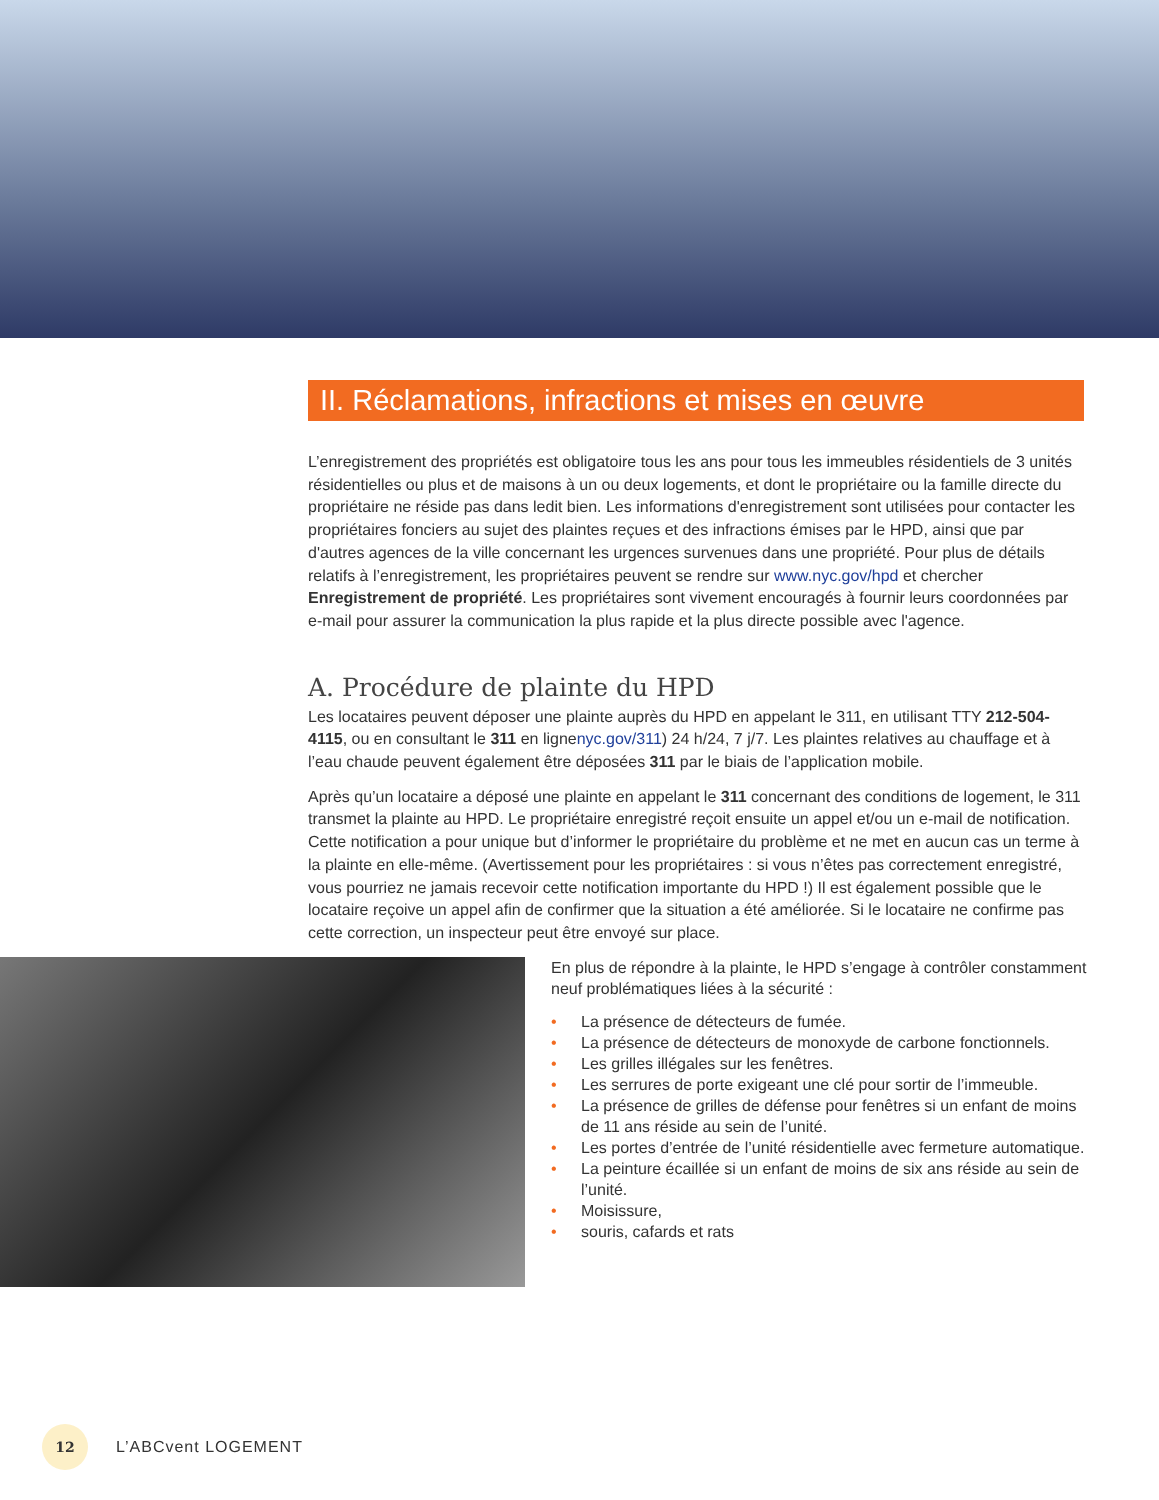II. Réclamations, infractions et mises en œuvre
L’enregistrement des propriétés est obligatoire tous les ans pour tous les immeubles résidentiels de 3 unités résidentielles ou plus et de maisons à un ou deux logements, et dont le propriétaire ou la famille directe du propriétaire ne réside pas dans ledit bien. Les informations d'enregistrement sont utilisées pour contacter les propriétaires fonciers au sujet des plaintes reçues et des infractions émises par le HPD, ainsi que par d'autres agences de la ville concernant les urgences survenues dans une propriété. Pour plus de détails relatifs à l’enregistrement, les propriétaires peuvent se rendre sur www.nyc.gov/hpd et chercher Enregistrement de propriété. Les propriétaires sont vivement encouragés à fournir leurs coordonnées par e-mail pour assurer la communication la plus rapide et la plus directe possible avec l'agence.
A. Procédure de plainte du HPD
Les locataires peuvent déposer une plainte auprès du HPD en appelant le 311, en utilisant TTY 212-504-4115, ou en consultant le 311 en lignenyc.gov/311) 24 h/24, 7 j/7. Les plaintes relatives au chauffage et à l’eau chaude peuvent également être déposées 311 par le biais de l’application mobile.
Après qu’un locataire a déposé une plainte en appelant le 311 concernant des conditions de logement, le 311 transmet la plainte au HPD. Le propriétaire enregistré reçoit ensuite un appel et/ou un e-mail de notification. Cette notification a pour unique but d’informer le propriétaire du problème et ne met en aucun cas un terme à la plainte en elle-même. (Avertissement pour les propriétaires : si vous n’êtes pas correctement enregistré, vous pourriez ne jamais recevoir cette notification importante du HPD !) Il est également possible que le locataire reçoive un appel afin de confirmer que la situation a été améliorée. Si le locataire ne confirme pas cette correction, un inspecteur peut être envoyé sur place.
En plus de répondre à la plainte, le HPD s’engage à contrôler constamment neuf problématiques liées à la sécurité :
• La présence de détecteurs de fumée.
• La présence de détecteurs de monoxyde de carbone fonctionnels.
• Les grilles illégales sur les fenêtres.
• Les serrures de porte exigeant une clé pour sortir de l’immeuble.
• La présence de grilles de défense pour fenêtres si un enfant de moins de 11 ans réside au sein de l’unité.
• Les portes d’entrée de l’unité résidentielle avec fermeture automatique.
• La peinture écaillée si un enfant de moins de six ans réside au sein de l’unité.
• Moisissure,
• souris, cafards et rats
12
L’ABCvent LOGEMENT